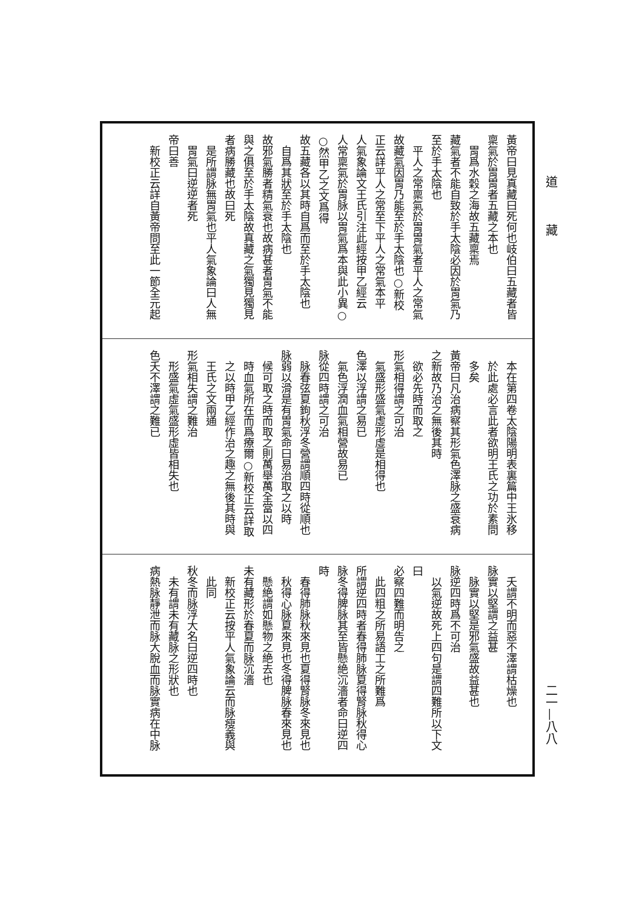道
藏
黃帝曰見真藏曰死何也岐伯曰五藏者皆
稟氣於胃胃者五藏之本也
胃爲水穀之海故五藏稟焉
藏氣者不能自致於手太陰必因於胃氣乃
至於手太陰也
平人之常稟氣於胃胃氣者平人之常氣
故藏氣因胃乃能至於手太陰也○新校
正云詳平人之常至下平人之常氣本平
人氣象論文王氏引注此經按甲乙經云
人常稟氣於胃脉以胃氣爲本與此小異○
○然甲乙之文爲得
故五藏各以其時自爲而至於手太陰也
自爲其狀至於手太陰也
故邪氣勝者精氣衰也故病甚者胃氣不能
與之俱至於手太陰故真藏之氣獨見獨見
者病勝藏也故曰死
是所謂脉無胃氣也平人氣象論曰人無
胃氣曰逆逆者死
帝曰善
新校正云詳自黃帝問至此一節全元起
本在第四卷太陰陽明表裏篇中王氷移
於此處必言此者欲明王氏之功於素問
多矣
黃帝曰凡治病察其形氣色澤脉之盛衰病
之新故乃治之無後其時
欲必先時而取之
形氣相得謂之可治
氣盛形盛氣虛形虛是相得也
色澤以浮謂之易已
氣色浮潤血氣相營故易已
脉從四時謂之可治
脉春弦夏鉤秋浮冬營謂順四時從順也
脉弱以滑是有胃氣命曰易治取之以時
候可取之時而取之則萬舉萬全當以四
時血氣所在而爲療爾○新校正云詳取
之以時甲乙經作治之趣之無後其時與
王氏之文兩通
形氣相失謂之難治
形盛氣虛氣盛形虛皆相失也
色夭不澤謂之難已
夭謂不明而惡不澤謂枯燥也
脉實以堅謂之益甚
脉實以堅是邪氣盛故益甚也
脉逆四時爲不可治
以氣逆故死上四句是謂四難所以下文
曰
必察四難而明告之
此四粗之所易語工之所難爲
所謂逆四時者春得肺脉夏得腎脉秋得心
脉冬得脾脉其至皆懸絶沉濇者命曰逆四
時
春得肺脉秋來見也夏得腎脉冬來見也
秋得心脉夏來見也冬得脾脉春來見也
懸絶謂如懸物之絶去也
未有藏形於春夏而脉沉濇
新校正云按平人氣象論云而脉瘦義與
此同
秋冬而脉浮大名曰逆四時也
未有謂未有藏脉之形狀也
病熱脉靜泄而脉大脫血而脉實病在中脉
二一—八八